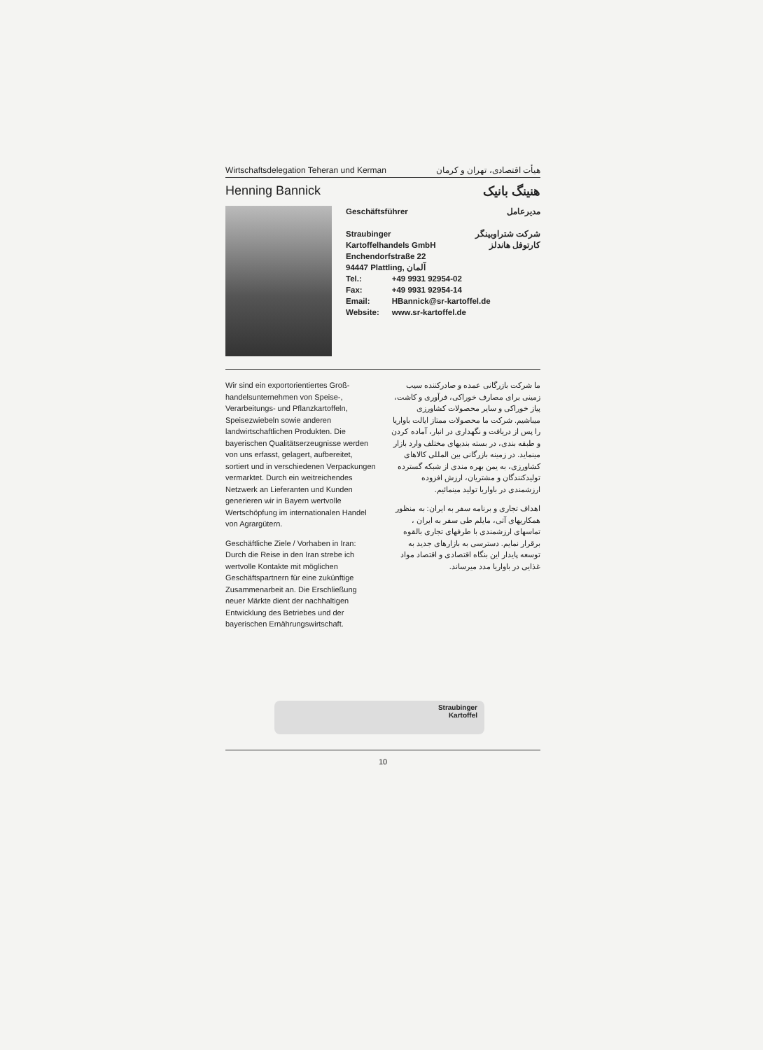Wirtschaftsdelegation Teheran und Kerman هیأت اقتصادی، تهران و کرمان
Henning Bannick هنینگ بانیک
Geschäftsführer مدیرعامل
Straubinger
Kartoffelhandels GmbH شرکت شتراوبینگر
کارتوفل هاندلز
Enchendorfstraße 22
94447 Plattling, آلمان
| Tel.: | +49 9931 92954-02 |
| Fax: | +49 9931 92954-14 |
| Email: | HBannick@sr-kartoffel.de |
| Website: | www.sr-kartoffel.de |
Wir sind ein exportorientiertes Groß­handelsunternehmen von Speise-, Verarbeitungs- und Pflanzkartoffeln, Speisezwiebeln sowie anderen landwirtschaftlichen Produkten. Die bayerischen Qualitätserzeugnisse werden von uns erfasst, gelagert, aufbereitet, sortiert und in verschiedenen Verpackungen vermarktet. Durch ein weitreichendes Netzwerk an Lieferanten und Kunden generieren wir in Bayern wertvolle Wertschöpfung im internationalen Handel von Agrargütern.
Geschäftliche Ziele / Vorhaben in Iran: Durch die Reise in den Iran strebe ich wertvolle Kontakte mit möglichen Geschäftspartnern für eine zukünftige Zusammenarbeit an. Die Erschließung neuer Märkte dient der nachhaltigen Entwicklung des Betriebes und der bayerischen Ernährungswirtschaft.
ما شرکت بازرگانی عمده و صادرکننده سیب زمینی برای مصارف خوراکی، فرآوری و کاشت، پیاز خوراکی و سایر محصولات کشاورزی میباشیم. شرکت ما محصولات ممتاز ایالت باواریا را پس از دریافت و نگهداری در انبار، آماده کردن و طبقه بندی، در بسته بندیهای مختلف وارد بازار مینماید. در زمینه بازرگانی بین المللی کالاهای کشاورزی، به یمن بهره مندی از شبکه گسترده تولیدکنندگان و مشتریان، ارزش افزوده ارزشمندی در باواریا تولید مینمائیم.
اهداف تجاری و برنامه سفر به ایران: به منظور همکاریهای آتی، مایلم طی سفر به ایران ، تماسهای ارزشمندی با طرفهای تجاری بالقوه برقرار نمایم. دسترسی به بازارهای جدید به توسعه پایدار این بنگاه اقتصادی و اقتصاد مواد غذایی در باواریا مدد میرساند.
Straubinger
Kartoffel
10